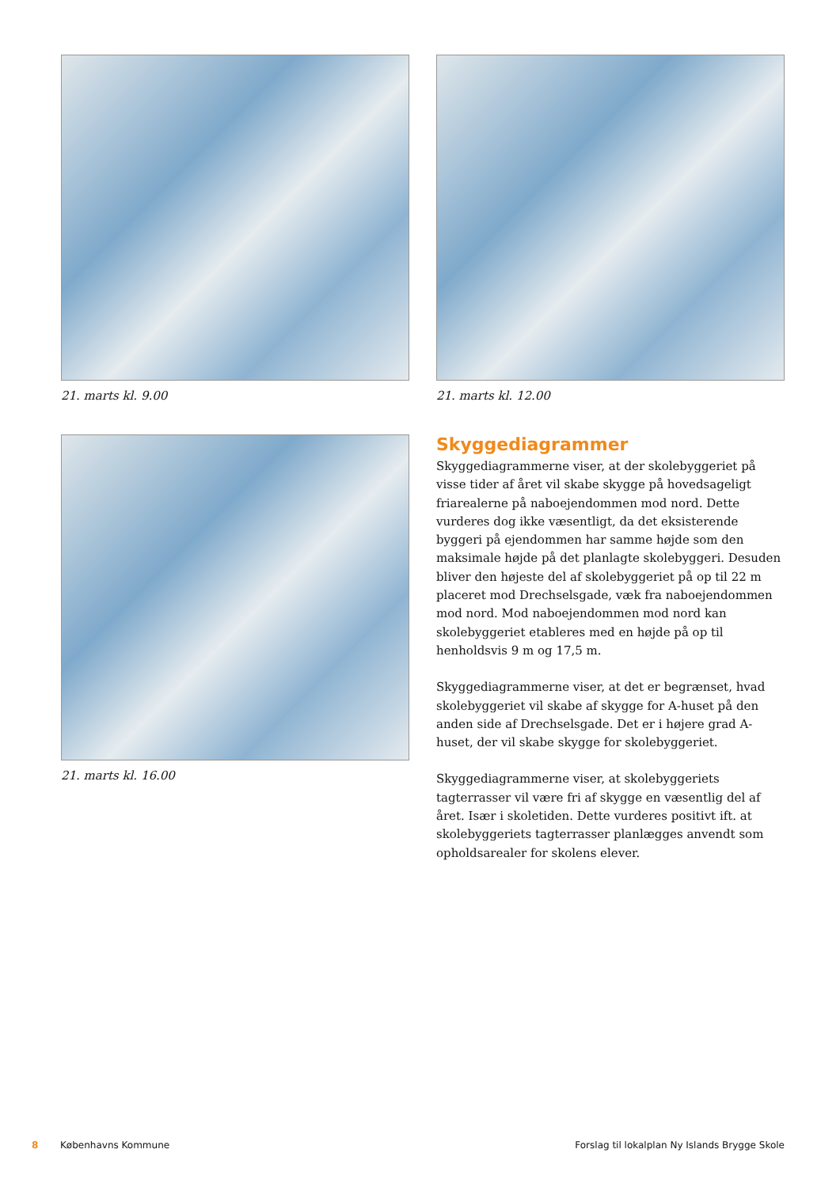21. marts kl. 9.00
21. marts kl. 12.00
21. marts kl. 16.00
Skyggediagrammer
Skyggediagrammerne viser, at der skolebyggeriet på visse tider af året vil skabe skygge på hovedsageligt friarealerne på naboejendommen mod nord. Dette vurderes dog ikke væsentligt, da det eksisterende byggeri på ejendommen har samme højde som den maksimale højde på det planlagte skolebyggeri. Desuden bliver den højeste del af skolebyggeriet på op til 22 m placeret mod Drechselsgade, væk fra naboejendommen mod nord. Mod naboejendommen mod nord kan skolebyggeriet etableres med en højde på op til henholdsvis 9 m og 17,5 m.
Skyggediagrammerne viser, at det er begrænset, hvad skolebyggeriet vil skabe af skygge for A-huset på den anden side af Drechselsgade. Det er i højere grad A-huset, der vil skabe skygge for skolebyggeriet.
Skyggediagrammerne viser, at skolebyggeriets tagterrasser vil være fri af skygge en væsentlig del af året. Især i skoletiden. Dette vurderes positivt ift. at skolebyggeriets tagterrasser planlægges anvendt som opholdsarealer for skolens elever.
8 Københavns Kommune Forslag til lokalplan Ny Islands Brygge Skole